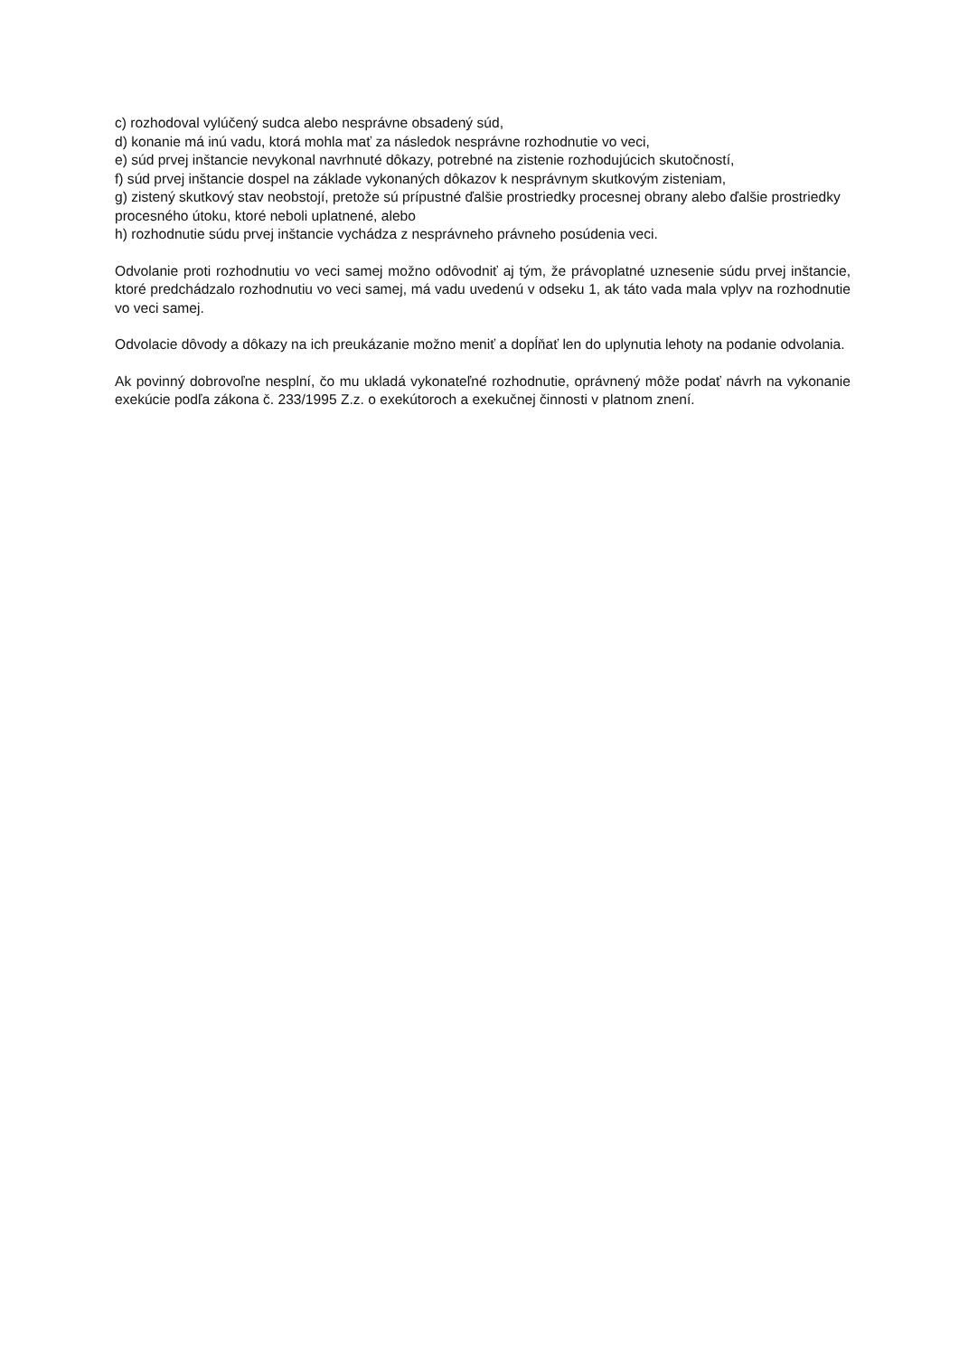c) rozhodoval vylúčený sudca alebo nesprávne obsadený súd,
d) konanie má inú vadu, ktorá mohla mať za následok nesprávne rozhodnutie vo veci,
e) súd prvej inštancie nevykonal navrhnuté dôkazy, potrebné na zistenie rozhodujúcich skutočností,
f) súd prvej inštancie dospel na základe vykonaných dôkazov k nesprávnym skutkovým zisteniam,
g) zistený skutkový stav neobstojí, pretože sú prípustné ďalšie prostriedky procesnej obrany alebo ďalšie prostriedky procesného útoku, ktoré neboli uplatnené, alebo
h) rozhodnutie súdu prvej inštancie vychádza z nesprávneho právneho posúdenia veci.
Odvolanie proti rozhodnutiu vo veci samej možno odôvodniť aj tým, že právoplatné uznesenie súdu prvej inštancie, ktoré predchádzalo rozhodnutiu vo veci samej, má vadu uvedenú v odseku 1, ak táto vada mala vplyv na rozhodnutie vo veci samej.
Odvolacie dôvody a dôkazy na ich preukázanie možno meniť a dopĺňať len do uplynutia lehoty na podanie odvolania.
Ak povinný dobrovoľne nesplní, čo mu ukladá vykonateľné rozhodnutie, oprávnený môže podať návrh na vykonanie exekúcie podľa zákona č. 233/1995 Z.z. o exekútoroch a exekučnej činnosti v platnom znení.